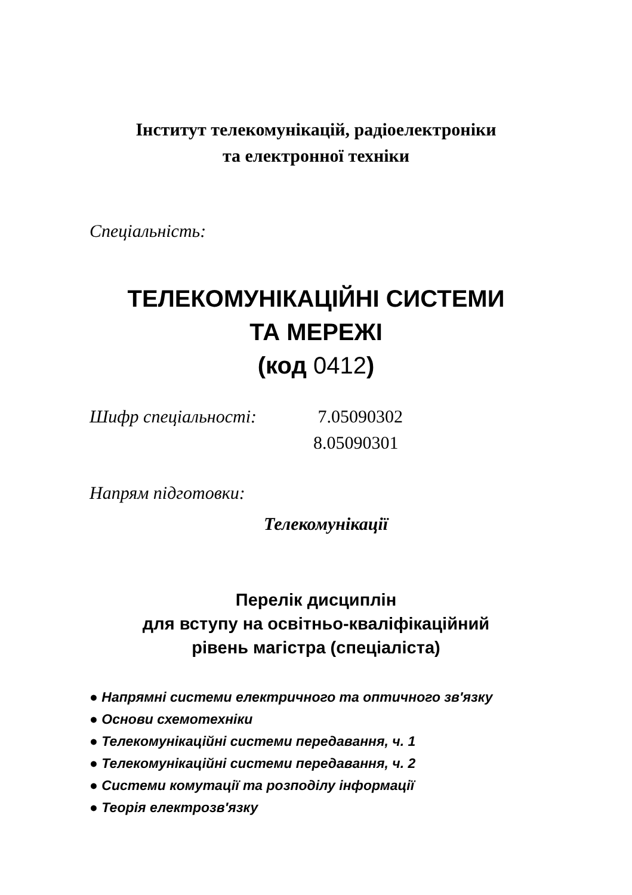Інститут телекомунікацій, радіоелектроніки
та електронної техніки
Спеціальність:
ТЕЛЕКОМУНІКАЦІЙНІ СИСТЕМИ
ТА МЕРЕЖІ
(код 0412)
Шифр спеціальності: 7.05090302
8.05090301
Напрям підготовки:
Телекомунікації
Перелік дисциплін
для вступу на освітньо-кваліфікаційний
рівень магістра (спеціаліста)
● Напрямні системи електричного та оптичного зв′язку
● Основи схемотехніки
● Телекомунікаційні системи передавання, ч. 1
● Телекомунікаційні системи передавання, ч. 2
● Системи комутації та розподілу інформації
● Теорія електрозв′язку